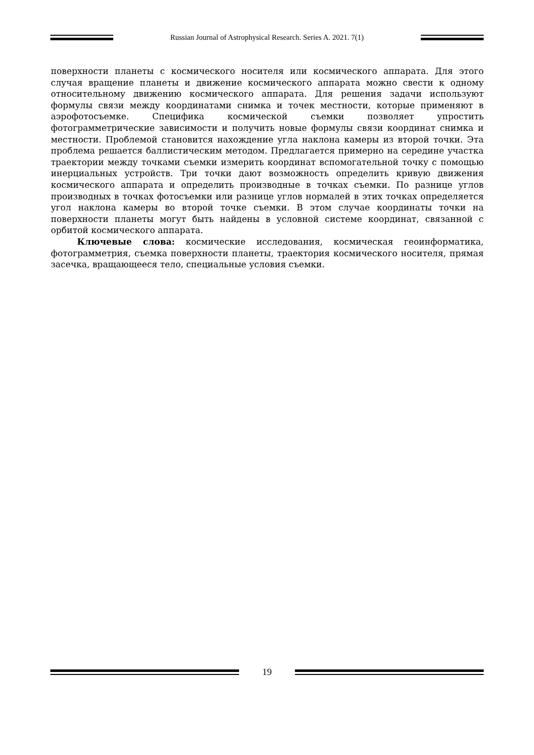Russian Journal of Astrophysical Research. Series A. 2021. 7(1)
поверхности планеты с космического носителя или космического аппарата. Для этого случая вращение планеты и движение космического аппарата можно свести к одному относительному движению космического аппарата. Для решения задачи используют формулы связи между координатами снимка и точек местности, которые применяют в аэрофотосъемке. Специфика космической съемки позволяет упростить фотограмметрические зависимости и получить новые формулы связи координат снимка и местности. Проблемой становится нахождение угла наклона камеры из второй точки. Эта проблема решается баллистическим методом. Предлагается примерно на середине участка траектории между точками съемки измерить координат вспомогательной точку с помощью инерциальных устройств. Три точки дают возможность определить кривую движения космического аппарата и определить производные в точках съемки. По разнице углов производных в точках фотосъемки или разнице углов нормалей в этих точках определяется угол наклона камеры во второй точке съемки. В этом случае координаты точки на поверхности планеты могут быть найдены в условной системе координат, связанной с орбитой космического аппарата.
Ключевые слова: космические исследования, космическая геоинформатика, фотограмметрия, съемка поверхности планеты, траектория космического носителя, прямая засечка, вращающееся тело, специальные условия съемки.
19